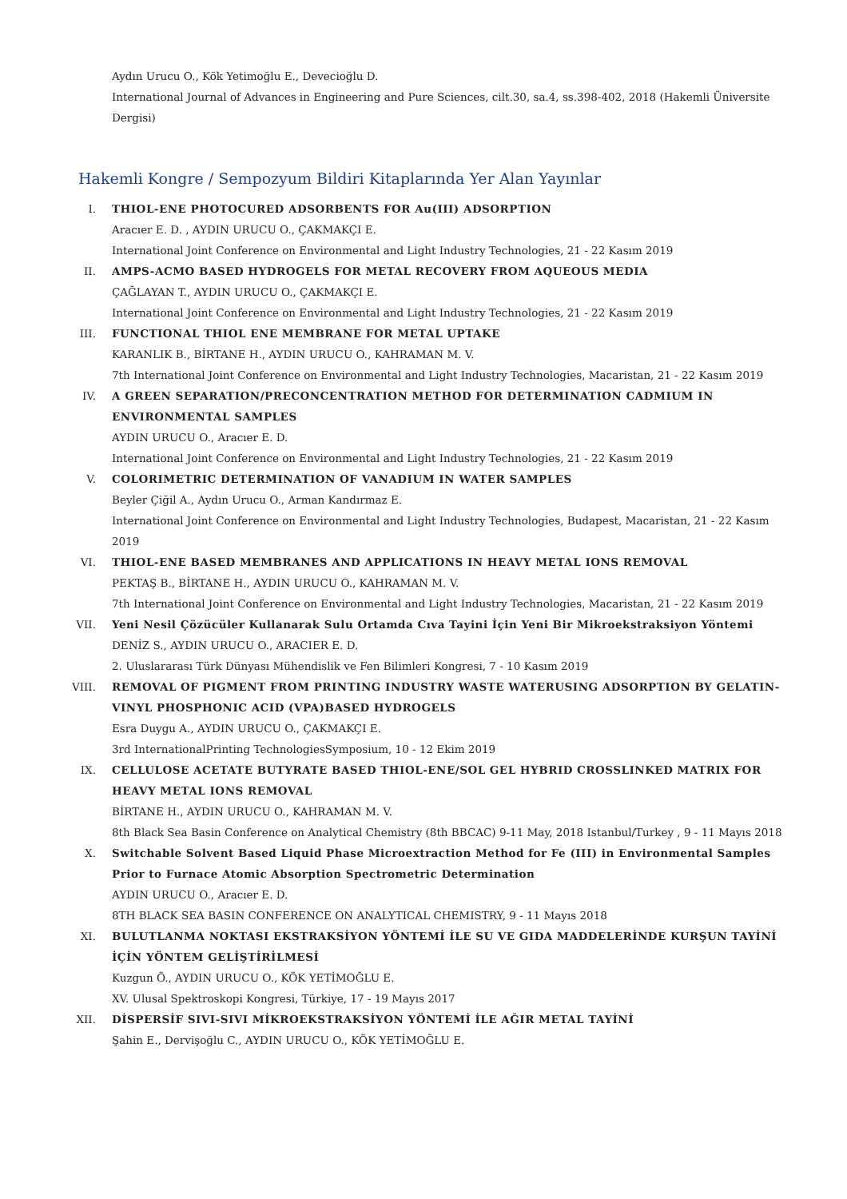Aydın Urucu O., Kök Yetimoğlu E., Devecioğlu D.
International Journal of Advances in Engineering and Pure Sciences, cilt.30, sa.4, ss.398-402, 2018 (Hakemli Üniversite Dergisi)
Hakemli Kongre / Sempozyum Bildiri Kitaplarında Yer Alan Yayınlar
I. THIOL-ENE PHOTOCURED ADSORBENTS FOR Au(III) ADSORPTION
Aracıer E. D. , AYDIN URUCU O., ÇAKMAKÇI E.
International Joint Conference on Environmental and Light Industry Technologies, 21 - 22 Kasım 2019
II. AMPS-ACMO BASED HYDROGELS FOR METAL RECOVERY FROM AQUEOUS MEDIA
ÇAĞLAYAN T., AYDIN URUCU O., ÇAKMAKÇI E.
International Joint Conference on Environmental and Light Industry Technologies, 21 - 22 Kasım 2019
III. FUNCTIONAL THIOL ENE MEMBRANE FOR METAL UPTAKE
KARANLIK B., BİRTANE H., AYDIN URUCU O., KAHRAMAN M. V.
7th International Joint Conference on Environmental and Light Industry Technologies, Macaristan, 21 - 22 Kasım 2019
IV. A GREEN SEPARATION/PRECONCENTRATION METHOD FOR DETERMINATION CADMIUM IN ENVIRONMENTAL SAMPLES
AYDIN URUCU O., Aracıer E. D.
International Joint Conference on Environmental and Light Industry Technologies, 21 - 22 Kasım 2019
V. COLORIMETRIC DETERMINATION OF VANADIUM IN WATER SAMPLES
Beyler Çiğil A., Aydın Urucu O., Arman Kandırmaz E.
International Joint Conference on Environmental and Light Industry Technologies, Budapest, Macaristan, 21 - 22 Kasım 2019
VI. THIOL-ENE BASED MEMBRANES AND APPLICATIONS IN HEAVY METAL IONS REMOVAL
PEKTAŞ B., BİRTANE H., AYDIN URUCU O., KAHRAMAN M. V.
7th International Joint Conference on Environmental and Light Industry Technologies, Macaristan, 21 - 22 Kasım 2019
VII. Yeni Nesil Çözücüler Kullanarak Sulu Ortamda Cıva Tayini İçin Yeni Bir Mikroekstraksiyon Yöntemi
DENİZ S., AYDIN URUCU O., ARACIER E. D.
2. Uluslararası Türk Dünyası Mühendislik ve Fen Bilimleri Kongresi, 7 - 10 Kasım 2019
VIII. REMOVAL OF PIGMENT FROM PRINTING INDUSTRY WASTE WATERUSING ADSORPTION BY GELATIN-VINYL PHOSPHONIC ACID (VPA)BASED HYDROGELS
Esra Duygu A., AYDIN URUCU O., ÇAKMAKÇI E.
3rd InternationalPrinting TechnologiesSymposium, 10 - 12 Ekim 2019
IX. CELLULOSE ACETATE BUTYRATE BASED THIOL-ENE/SOL GEL HYBRID CROSSLINKED MATRIX FOR HEAVY METAL IONS REMOVAL
BİRTANE H., AYDIN URUCU O., KAHRAMAN M. V.
8th Black Sea Basin Conference on Analytical Chemistry (8th BBCAC) 9-11 May, 2018 Istanbul/Turkey , 9 - 11 Mayıs 2018
X. Switchable Solvent Based Liquid Phase Microextraction Method for Fe (III) in Environmental Samples Prior to Furnace Atomic Absorption Spectrometric Determination
AYDIN URUCU O., Aracıer E. D.
8TH BLACK SEA BASIN CONFERENCE ON ANALYTICAL CHEMISTRY, 9 - 11 Mayıs 2018
XI. BULUTLANMA NOKTASI EKSTRAKSİYON YÖNTEMİ İLE SU VE GIDA MADDELERİNDE KURŞUN TAYİNİ İÇİN YÖNTEM GELİŞTİRİLMESİ
Kuzgun Ö., AYDIN URUCU O., KÖK YETİMOĞLU E.
XV. Ulusal Spektroskopi Kongresi, Türkiye, 17 - 19 Mayıs 2017
XII. DİSPERSİF SIVI-SIVI MİKROEKSTRAKSİYON YÖNTEMİ İLE AĞIR METAL TAYİNİ
Şahin E., Dervişoğlu C., AYDIN URUCU O., KÖK YETİMOĞLU E.